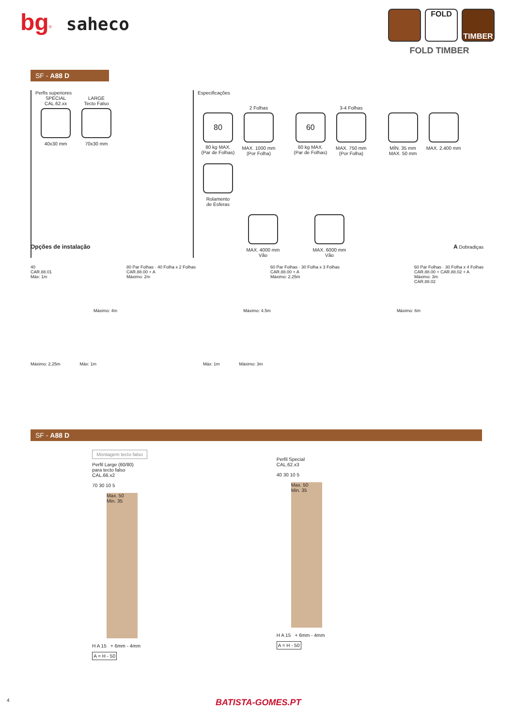bg<sup>®</sup> saheco
FOLD TIMBER
FOLD TIMBER
SF - A88 D
Perfis superiores
SPECIAL
CAL.62.xx
40x30 mm
LARGE
Tecto Falso
70x30 mm
Especificações
80
80 kg MAX.
(Par de Folhas)
2 Folhas
MAX. 1000 mm
(Por Folha)
60
60 kg MAX.
(Par de Folhas)
3-4 Folhas
MAX. 750 mm
(Por Folha)
MÍN. 35 mm
MAX. 50 mm
MAX. 2.400 mm
Rolamento
de Esferas
MAX. 4000 mm
Vão
MAX. 6000 mm
Vão
Opções de instalação A Dobradiças
40
CAR.88.01
Máx: 1m
80 Par Folhas · 40 Folha x 2 Folhas
CAR.88.00 + A
Máximo: 2m
60 Par Folhas · 30 Folha x 3 Folhas
CAR.88.00 + A
Máximo: 2.25m
60 Par Folhas · 30 Folha x 4 Folhas
CAR.88.00 + CAR.88.02 + A
Máximo: 3m
CAR.88.02
Máximo: 4m Máximo: 4.5m Máximo: 6m
Máximo: 2.25m Máx: 1m Máx: 1m Máximo: 3m
SF - A88 D
Montagem tecto falso
Perfil Large (60/80)
para tecto falso
CAL.66.x2
70 30 10 5
Max. 50
Min. 35
H A 15 + 6mm - 4mm
A = H - 50
Perfil Special
CAL.62.x3
40 30 10 5
Max. 50
Min. 35
H A 15 + 6mm - 4mm
A = H - 50
4 BATISTA-GOMES.PT